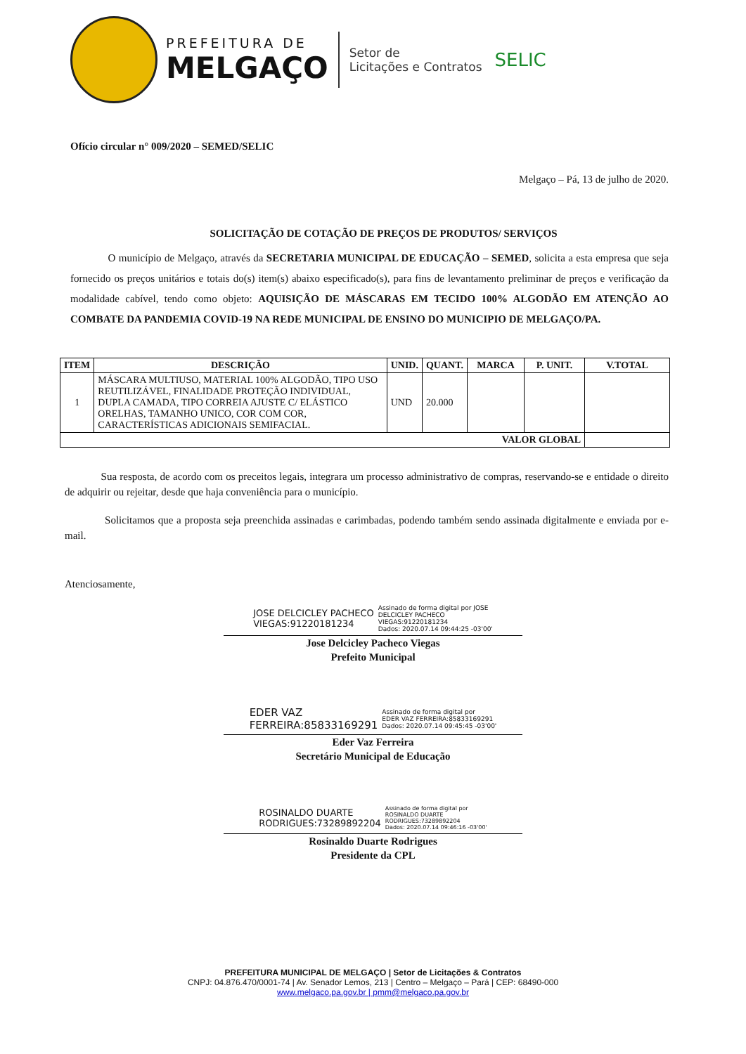PREFEITURA DE
MELGAÇO
Setor de
Licitações e Contratos
SELIC
Ofício circular n° 009/2020 – SEMED/SELIC
Melgaço – Pá, 13 de julho de 2020.
SOLICITAÇÃO DE COTAÇÃO DE PREÇOS DE PRODUTOS/ SERVIÇOS
O município de Melgaço, através da SECRETARIA MUNICIPAL DE EDUCAÇÃO – SEMED, solicita a esta empresa que seja fornecido os preços unitários e totais do(s) item(s) abaixo especificado(s), para fins de levantamento preliminar de preços e verificação da modalidade cabível, tendo como objeto: AQUISIÇÃO DE MÁSCARAS EM TECIDO 100% ALGODÃO EM ATENÇÃO AO COMBATE DA PANDEMIA COVID-19 NA REDE MUNICIPAL DE ENSINO DO MUNICIPIO DE MELGAÇO/PA.
| ITEM | DESCRIÇÃO | UNID. | QUANT. | MARCA | P. UNIT. | V.TOTAL |
| --- | --- | --- | --- | --- | --- | --- |
| 1 | MÁSCARA MULTIUSO, MATERIAL 100% ALGODÃO, TIPO USO REUTILIZÁVEL, FINALIDADE PROTEÇÃO INDIVIDUAL, DUPLA CAMADA, TIPO CORREIA AJUSTE C/ ELÁSTICO ORELHAS, TAMANHO UNICO, COR COM COR, CARACTERÍSTICAS ADICIONAIS SEMIFACIAL. | UND | 20.000 | | | |
| VALOR GLOBAL | | | | | | |
Sua resposta, de acordo com os preceitos legais, integrara um processo administrativo de compras, reservando-se e entidade o direito de adquirir ou rejeitar, desde que haja conveniência para o município.
Solicitamos que a proposta seja preenchida assinadas e carimbadas, podendo também sendo assinada digitalmente e enviada por e-mail.
Atenciosamente,
JOSE DELCICLEY PACHECO
VIEGAS:91220181234
Assinado de forma digital por JOSE
DELCICLEY PACHECO
VIEGAS:91220181234
Dados: 2020.07.14 09:44:25 -03'00'
Jose Delcicley Pacheco Viegas
Prefeito Municipal
EDER VAZ
FERREIRA:85833169291
Assinado de forma digital por
EDER VAZ FERREIRA:85833169291
Dados: 2020.07.14 09:45:45 -03'00'
Eder Vaz Ferreira
Secretário Municipal de Educação
ROSINALDO DUARTE
RODRIGUES:73289892204
Assinado de forma digital por
ROSINALDO DUARTE
RODRIGUES:73289892204
Dados: 2020.07.14 09:46:16 -03'00'
Rosinaldo Duarte Rodrigues
Presidente da CPL
PREFEITURA MUNICIPAL DE MELGAÇO | Setor de Licitações & Contratos
CNPJ: 04.876.470/0001-74 | Av. Senador Lemos, 213 | Centro – Melgaço – Pará | CEP: 68490-000
www.melgaco.pa.gov.br | pmm@melgaco.pa.gov.br